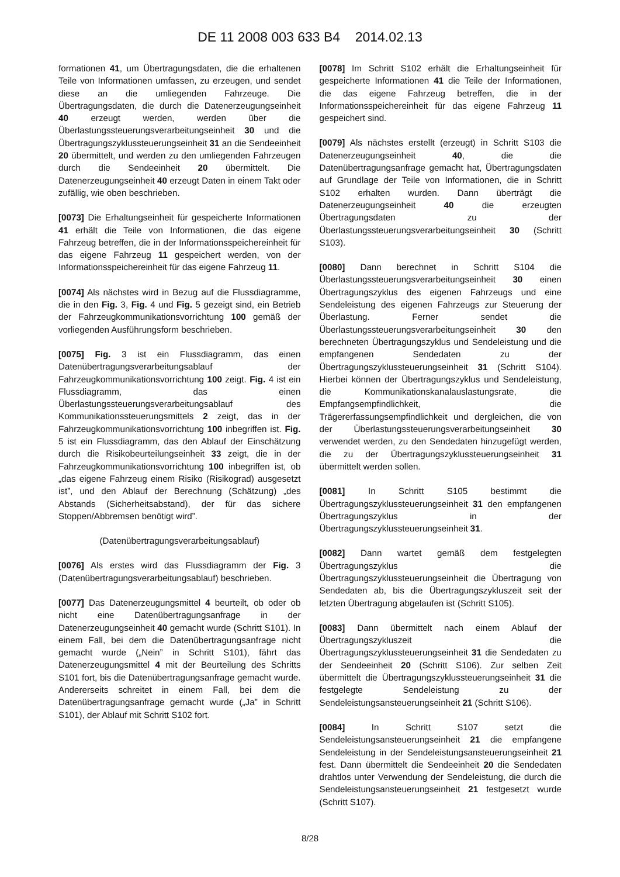DE 11 2008 003 633 B4 2014.02.13
formationen 41, um Übertragungsdaten, die die erhaltenen Teile von Informationen umfassen, zu erzeugen, und sendet diese an die umliegenden Fahrzeuge. Die Übertragungsdaten, die durch die Datenerzeugungseinheit 40 erzeugt werden, werden über die Überlastungssteuerungsverarbeitungseinheit 30 und die Übertragungszyklussteuerungseinheit 31 an die Sendeeinheit 20 übermittelt, und werden zu den umliegenden Fahrzeugen durch die Sendeeinheit 20 übermittelt. Die Datenerzeugungseinheit 40 erzeugt Daten in einem Takt oder zufällig, wie oben beschrieben.
[0073] Die Erhaltungseinheit für gespeicherte Informationen 41 erhält die Teile von Informationen, die das eigene Fahrzeug betreffen, die in der Informationsspeichereinheit für das eigene Fahrzeug 11 gespeichert werden, von der Informationsspeichereinheit für das eigene Fahrzeug 11.
[0074] Als nächstes wird in Bezug auf die Flussdiagramme, die in den Fig. 3, Fig. 4 und Fig. 5 gezeigt sind, ein Betrieb der Fahrzeugkommunikationsvorrichtung 100 gemäß der vorliegenden Ausführungsform beschrieben.
[0075] Fig. 3 ist ein Flussdiagramm, das einen Datenübertragungsverarbeitungsablauf der Fahrzeugkommunikationsvorrichtung 100 zeigt. Fig. 4 ist ein Flussdiagramm, das einen Überlastungssteuerungsverarbeitungsablauf des Kommunikationssteuerungsmittels 2 zeigt, das in der Fahrzeugkommunikationsvorrichtung 100 inbegriffen ist. Fig. 5 ist ein Flussdiagramm, das den Ablauf der Einschätzung durch die Risikobeurteilungseinheit 33 zeigt, die in der Fahrzeugkommunikationsvorrichtung 100 inbegriffen ist, ob „das eigene Fahrzeug einem Risiko (Risikograd) ausgesetzt ist”, und den Ablauf der Berechnung (Schätzung) „des Abstands (Sicherheitsabstand), der für das sichere Stoppen/Abbremsen benötigt wird”.
(Datenübertragungsverarbeitungsablauf)
[0076] Als erstes wird das Flussdiagramm der Fig. 3 (Datenübertragungsverarbeitungsablauf) beschrieben.
[0077] Das Datenerzeugungsmittel 4 beurteilt, ob oder ob nicht eine Datenübertragungsanfrage in der Datenerzeugungseinheit 40 gemacht wurde (Schritt S101). In einem Fall, bei dem die Datenübertragungsanfrage nicht gemacht wurde („Nein” in Schritt S101), fährt das Datenerzeugungsmittel 4 mit der Beurteilung des Schritts S101 fort, bis die Datenübertragungsanfrage gemacht wurde. Andererseits schreitet in einem Fall, bei dem die Datenübertragungsanfrage gemacht wurde („Ja” in Schritt S101), der Ablauf mit Schritt S102 fort.
[0078] Im Schritt S102 erhält die Erhaltungseinheit für gespeicherte Informationen 41 die Teile der Informationen, die das eigene Fahrzeug betreffen, die in der Informationsspeichereinheit für das eigene Fahrzeug 11 gespeichert sind.
[0079] Als nächstes erstellt (erzeugt) in Schritt S103 die Datenerzeugungseinheit 40, die die Datenübertragungsanfrage gemacht hat, Übertragungsdaten auf Grundlage der Teile von Informationen, die in Schritt S102 erhalten wurden. Dann überträgt die Datenerzeugungseinheit 40 die erzeugten Übertragungsdaten zu der Überlastungssteuerungsverarbeitungseinheit 30 (Schritt S103).
[0080] Dann berechnet in Schritt S104 die Überlastungssteuerungsverarbeitungseinheit 30 einen Übertragungszyklus des eigenen Fahrzeugs und eine Sendeleistung des eigenen Fahrzeugs zur Steuerung der Überlastung. Ferner sendet die Überlastungssteuerungsverarbeitungseinheit 30 den berechneten Übertragungszyklus und Sendeleistung und die empfangenen Sendedaten zu der Übertragungszyklussteuerungseinheit 31 (Schritt S104). Hierbei können der Übertragungszyklus und Sendeleistung, die Kommunikationskanalauslastungsrate, die Empfangsempfindlichkeit, die Trägererfassungsempfindlichkeit und dergleichen, die von der Überlastungssteuerungsverarbeitungseinheit 30 verwendet werden, zu den Sendedaten hinzugefügt werden, die zu der Übertragungszyklussteuerungseinheit 31 übermittelt werden sollen.
[0081] In Schritt S105 bestimmt die Übertragungszyklussteuerungseinheit 31 den empfangenen Übertragungszyklus in der Übertragungszyklussteuerungseinheit 31.
[0082] Dann wartet gemäß dem festgelegten Übertragungszyklus die Übertragungszyklussteuerungseinheit die Übertragung von Sendedaten ab, bis die Übertragungszykluszeit seit der letzten Übertragung abgelaufen ist (Schritt S105).
[0083] Dann übermittelt nach einem Ablauf der Übertragungszykluszeit die Übertragungszyklussteuerungseinheit 31 die Sendedaten zu der Sendeeinheit 20 (Schritt S106). Zur selben Zeit übermittelt die Übertragungszyklussteuerungseinheit 31 die festgelegte Sendeleistung zu der Sendeleistungsansteuerungseinheit 21 (Schritt S106).
[0084] In Schritt S107 setzt die Sendeleistungsansteuerungseinheit 21 die empfangene Sendeleistung in der Sendeleistungsansteuerungseinheit 21 fest. Dann übermittelt die Sendeeinheit 20 die Sendedaten drahtlos unter Verwendung der Sendeleistung, die durch die Sendeleistungsansteuerungseinheit 21 festgesetzt wurde (Schritt S107).
8/28